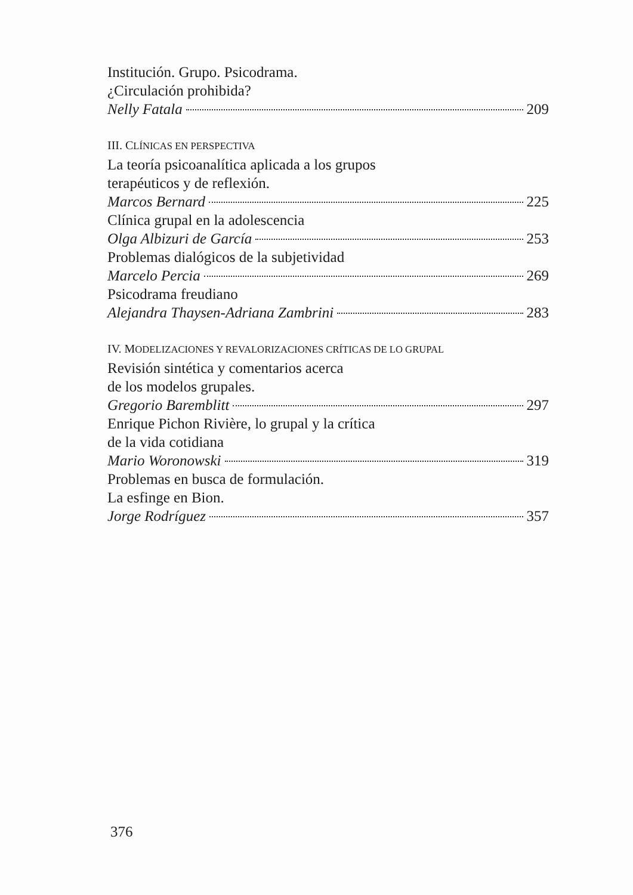Institución. Grupo. Psicodrama.
¿Circulación prohibida?
Nelly Fatala 209
III. CLÍNICAS EN PERSPECTIVA
La teoría psicoanalítica aplicada a los grupos
terapéuticos y de reflexión.
Marcos Bernard 225
Clínica grupal en la adolescencia
Olga Albizuri de García 253
Problemas dialógicos de la subjetividad
Marcelo Percia 269
Psicodrama freudiano
Alejandra Thaysen-Adriana Zambrini 283
IV. MODELIZACIONES Y REVALORIZACIONES CRÍTICAS DE LO GRUPAL
Revisión sintética y comentarios acerca
de los modelos grupales.
Gregorio Baremblitt 297
Enrique Pichon Rivière, lo grupal y la crítica
de la vida cotidiana
Mario Woronowski 319
Problemas en busca de formulación.
La esfinge en Bion.
Jorge Rodríguez 357
376